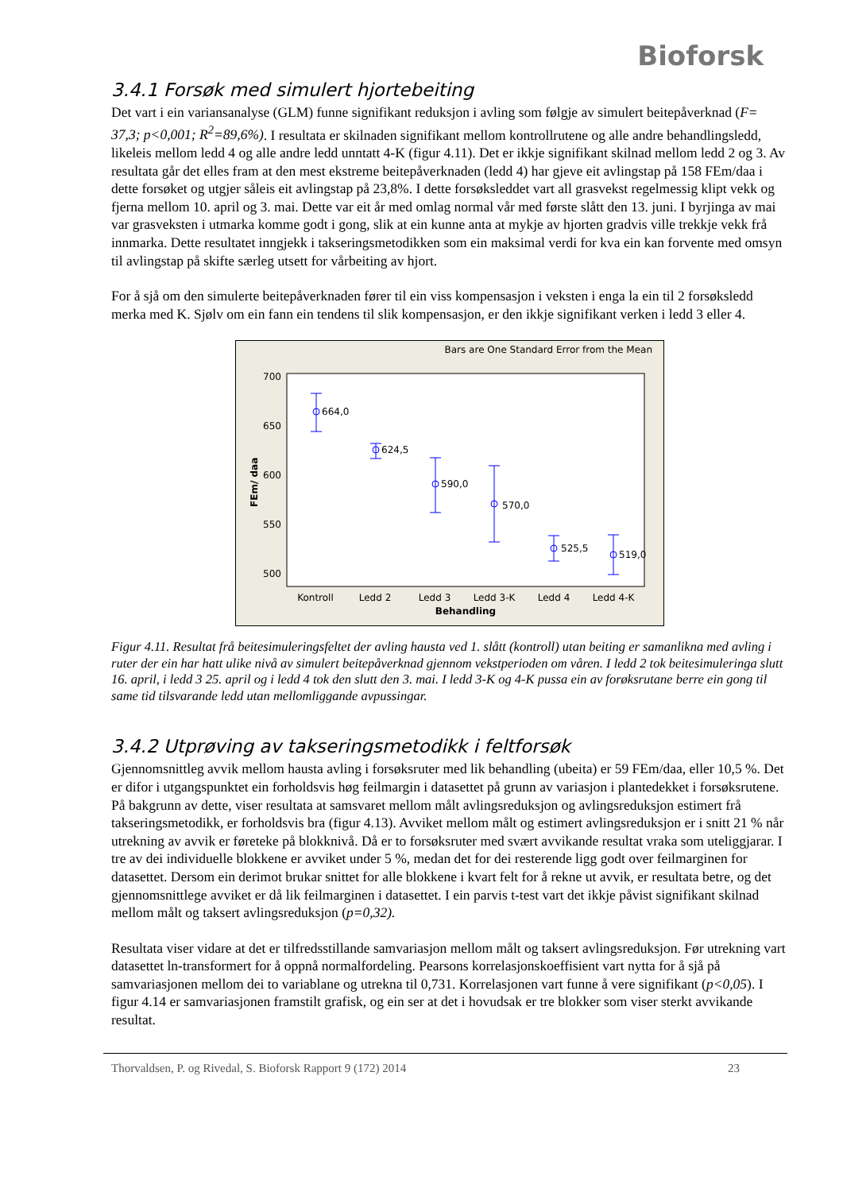Bioforsk
3.4.1 Forsøk med simulert hjortebeiting
Det vart i ein variansanalyse (GLM) funne signifikant reduksjon i avling som følgje av simulert beitepåverknad (F= 37,3; p<0,001; R<sup>2</sup>=89,6%). I resultata er skilnaden signifikant mellom kontrollrutene og alle andre behandlingsledd, likeleis mellom ledd 4 og alle andre ledd unntatt 4-K (figur 4.11). Det er ikkje signifikant skilnad mellom ledd 2 og 3. Av resultata går det elles fram at den mest ekstreme beitepåverknaden (ledd 4) har gjeve eit avlingstap på 158 FEm/daa i dette forsøket og utgjer såleis eit avlingstap på 23,8%. I dette forsøksleddet vart all grasvekst regelmessig klipt vekk og fjerna mellom 10. april og 3. mai. Dette var eit år med omlag normal vår med første slått den 13. juni. I byrjinga av mai var grasveksten i utmarka komme godt i gong, slik at ein kunne anta at mykje av hjorten gradvis ville trekkje vekk frå innmarka. Dette resultatet inngjekk i takseringsmetodikken som ein maksimal verdi for kva ein kan forvente med omsyn til avlingstap på skifte særleg utsett for vårbeiting av hjort.
For å sjå om den simulerte beitepåverknaden fører til ein viss kompensasjon i veksten i enga la ein til 2 forsøksledd merka med K. Sjølv om ein fann ein tendens til slik kompensasjon, er den ikkje signifikant verken i ledd 3 eller 4.
Bars are One Standard Error from the Mean
700
650
600
550
500
FEm/ daa
664,0
624,5
590,0
570,0
525,5
519,0
Kontroll
Ledd 2
Ledd 3
Ledd 3-K
Ledd 4
Ledd 4-K
Behandling
Figur 4.11. Resultat frå beitesimuleringsfeltet der avling hausta ved 1. slått (kontroll) utan beiting er samanlikna med avling i ruter der ein har hatt ulike nivå av simulert beitepåverknad gjennom vekstperioden om våren. I ledd 2 tok beitesimuleringa slutt 16. april, i ledd 3 25. april og i ledd 4 tok den slutt den 3. mai. I ledd 3-K og 4-K pussa ein av forøksrutane berre ein gong til same tid tilsvarande ledd utan mellomliggande avpussingar.
3.4.2 Utprøving av takseringsmetodikk i feltforsøk
Gjennomsnittleg avvik mellom hausta avling i forsøksruter med lik behandling (ubeita) er 59 FEm/daa, eller 10,5 %. Det er difor i utgangspunktet ein forholdsvis høg feilmargin i datasettet på grunn av variasjon i plantedekket i forsøksrutene. På bakgrunn av dette, viser resultata at samsvaret mellom målt avlingsreduksjon og avlingsreduksjon estimert frå takseringsmetodikk, er forholdsvis bra (figur 4.13). Avviket mellom målt og estimert avlingsreduksjon er i snitt 21 % når utrekning av avvik er føreteke på blokknivå. Då er to forsøksruter med svært avvikande resultat vraka som uteliggjarar. I tre av dei individuelle blokkene er avviket under 5 %, medan det for dei resterende ligg godt over feilmarginen for datasettet. Dersom ein derimot brukar snittet for alle blokkene i kvart felt for å rekne ut avvik, er resultata betre, og det gjennomsnittlege avviket er då lik feilmarginen i datasettet. I ein parvis t-test vart det ikkje påvist signifikant skilnad mellom målt og taksert avlingsreduksjon (p=0,32).
Resultata viser vidare at det er tilfredsstillande samvariasjon mellom målt og taksert avlingsreduksjon. Før utrekning vart datasettet ln-transformert for å oppnå normalfordeling. Pearsons korrelasjonskoeffisient vart nytta for å sjå på samvariasjonen mellom dei to variablane og utrekna til 0,731. Korrelasjonen vart funne å vere signifikant (p<0,05). I figur 4.14 er samvariasjonen framstilt grafisk, og ein ser at det i hovudsak er tre blokker som viser sterkt avvikande resultat.
Thorvaldsen, P. og Rivedal, S. Bioforsk Rapport 9 (172) 2014 23